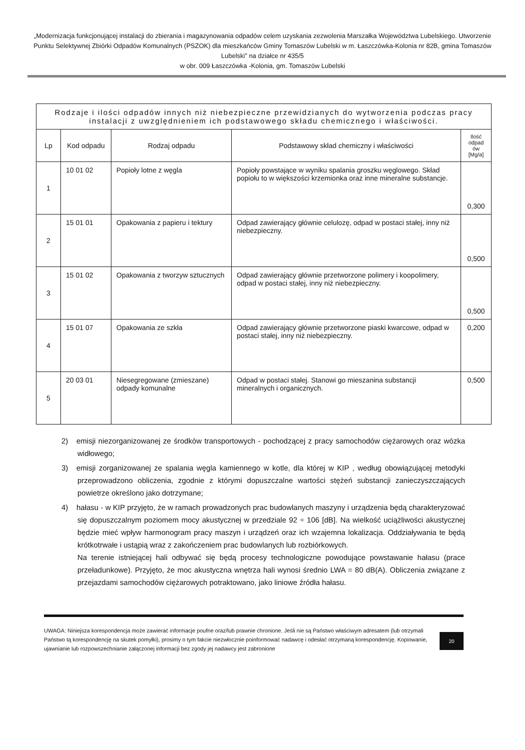„Modernizacja funkcjonującej instalacji do zbierania i magazynowania odpadów celem uzyskania zezwolenia Marszałka Województwa Lubelskiego. Utworzenie Punktu Selektywnej Zbiórki Odpadów Komunalnych (PSZOK) dla mieszkańców Gminy Tomaszów Lubelski w m. Łaszczówka-Kolonia nr 82B, gmina Tomaszów Lubelski” na działce nr 435/5
w obr. 009 Łaszczówka -Kolonia, gm. Tomaszów Lubelski
| Rodzaje i ilości odpadów innych niż niebezpieczne przewidzianych do wytworzenia podczas pracy instalacji z uwzględnieniem ich podstawowego składu chemicznego i właściwości. | | | | |
| Lp | Kod odpadu | Rodzaj odpadu | Podstawowy skład chemiczny i właściwości | Ilość odpad ów [Mg/a] |
| 1 | 10 01 02 | Popioły lotne z węgla | Popioły powstające w wyniku spalania groszku węglowego. Skład popiołu to w większości krzemionka oraz inne mineralne substancje. | 0,300 |
| 2 | 15 01 01 | Opakowania z papieru i tektury | Odpad zawierający głównie celulozę, odpad w postaci stałej, inny niż niebezpieczny. | 0,500 |
| 3 | 15 01 02 | Opakowania z tworzyw sztucznych | Odpad zawierający głównie przetworzone polimery i koopolimery, odpad w postaci stałej, inny niż niebezpieczny. | 0,500 |
| 4 | 15 01 07 | Opakowania ze szkła | Odpad zawierający głównie przetworzone piaski kwarcowe, odpad w postaci stałej, inny niż niebezpieczny. | 0,200 |
| 5 | 20 03 01 | Niesegregowane (zmieszane) odpady komunalne | Odpad w postaci stałej. Stanowi go mieszanina substancji mineralnych i organicznych. | 0,500 |
2) emisji niezorganizowanej ze środków transportowych - pochodzącej z pracy samochodów ciężarowych oraz wózka widłowego;
3) emisji zorganizowanej ze spalania węgla kamiennego w kotle, dla której w KIP , według obowiązującej metodyki przeprowadzono obliczenia, zgodnie z którymi dopuszczalne wartości stężeń substancji zanieczyszczających powietrze określono jako dotrzymane;
4) hałasu - w KIP przyjęto, że w ramach prowadzonych prac budowlanych maszyny i urządzenia będą charakteryzować się dopuszczalnym poziomem mocy akustycznej w przedziale 92 ÷ 106 [dB]. Na wielkość uciążliwości akustycznej będzie mieć wpływ harmonogram pracy maszyn i urządzeń oraz ich wzajemna lokalizacja. Oddziaływania te będą krótkotrwałe i ustąpią wraz z zakończeniem prac budowlanych lub rozbiórkowych.
Na terenie istniejącej hali odbywać się będą procesy technologiczne powodujące powstawanie hałasu (prace przeładunkowe). Przyjęto, że moc akustyczna wnętrza hali wynosi średnio LWA = 80 dB(A). Obliczenia związane z przejazdami samochodów ciężarowych potraktowano, jako liniowe źródła hałasu.
UWAGA: Niniejsza korespondencja może zawierać informacje poufne oraz/lub prawnie chronione. Jeśli nie są Państwo właściwym adresatem (lub otrzymali Państwo tą korespondencję na skutek pomyłki), prosimy o tym fakcie niezwłocznie poinformować nadawcę i odesłać otrzymaną korespondencję. Kopiowanie, ujawnianie lub rozpowszechnianie załączonej informacji bez zgody jej nadawcy jest zabronione
20